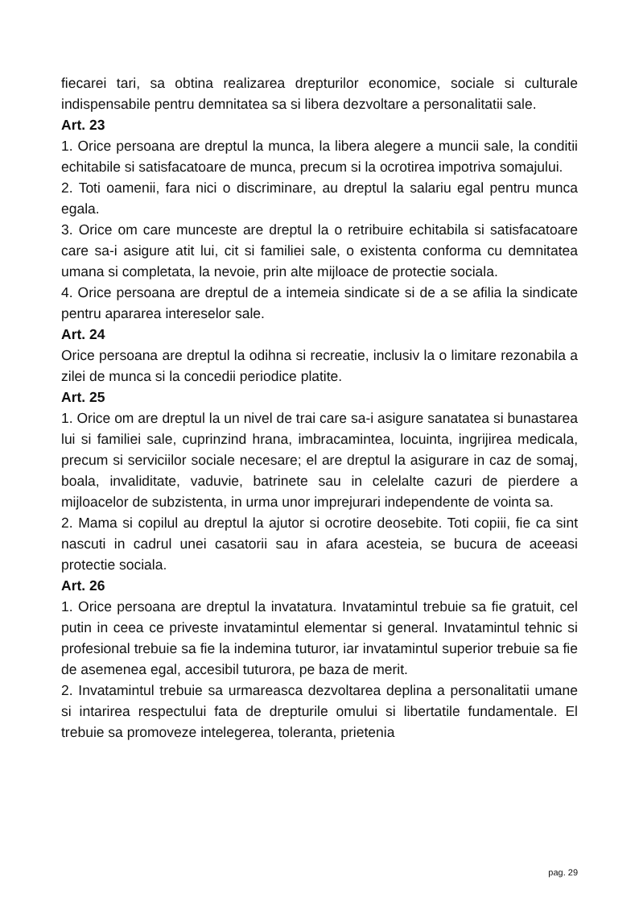fiecarei tari, sa obtina realizarea drepturilor economice, sociale si culturale indispensabile pentru demnitatea sa si libera dezvoltare a personalitatii sale.
Art. 23
1. Orice persoana are dreptul la munca, la libera alegere a muncii sale, la conditii echitabile si satisfacatoare de munca, precum si la ocrotirea impotriva somajului.
2. Toti oamenii, fara nici o discriminare, au dreptul la salariu egal pentru munca egala.
3. Orice om care munceste are dreptul la o retribuire echitabila si satisfacatoare care sa-i asigure atit lui, cit si familiei sale, o existenta conforma cu demnitatea umana si completata, la nevoie, prin alte mijloace de protectie sociala.
4. Orice persoana are dreptul de a intemeia sindicate si de a se afilia la sindicate pentru apararea intereselor sale.
Art. 24
Orice persoana are dreptul la odihna si recreatie, inclusiv la o limitare rezonabila a zilei de munca si la concedii periodice platite.
Art. 25
1. Orice om are dreptul la un nivel de trai care sa-i asigure sanatatea si bunastarea lui si familiei sale, cuprinzind hrana, imbracamintea, locuinta, ingrijirea medicala, precum si serviciilor sociale necesare; el are dreptul la asigurare in caz de somaj, boala, invaliditate, vaduvie, batrinete sau in celelalte cazuri de pierdere a mijloacelor de subzistenta, in urma unor imprejurari independente de vointa sa.
2. Mama si copilul au dreptul la ajutor si ocrotire deosebite. Toti copiii, fie ca sint nascuti in cadrul unei casatorii sau in afara acesteia, se bucura de aceeasi protectie sociala.
Art. 26
1. Orice persoana are dreptul la invatatura. Invatamintul trebuie sa fie gratuit, cel putin in ceea ce priveste invatamintul elementar si general. Invatamintul tehnic si profesional trebuie sa fie la indemina tuturor, iar invatamintul superior trebuie sa fie de asemenea egal, accesibil tuturora, pe baza de merit.
2. Invatamintul trebuie sa urmareasca dezvoltarea deplina a personalitatii umane si intarirea respectului fata de drepturile omului si libertatile fundamentale. El trebuie sa promoveze intelegerea, toleranta, prietenia
pag. 29